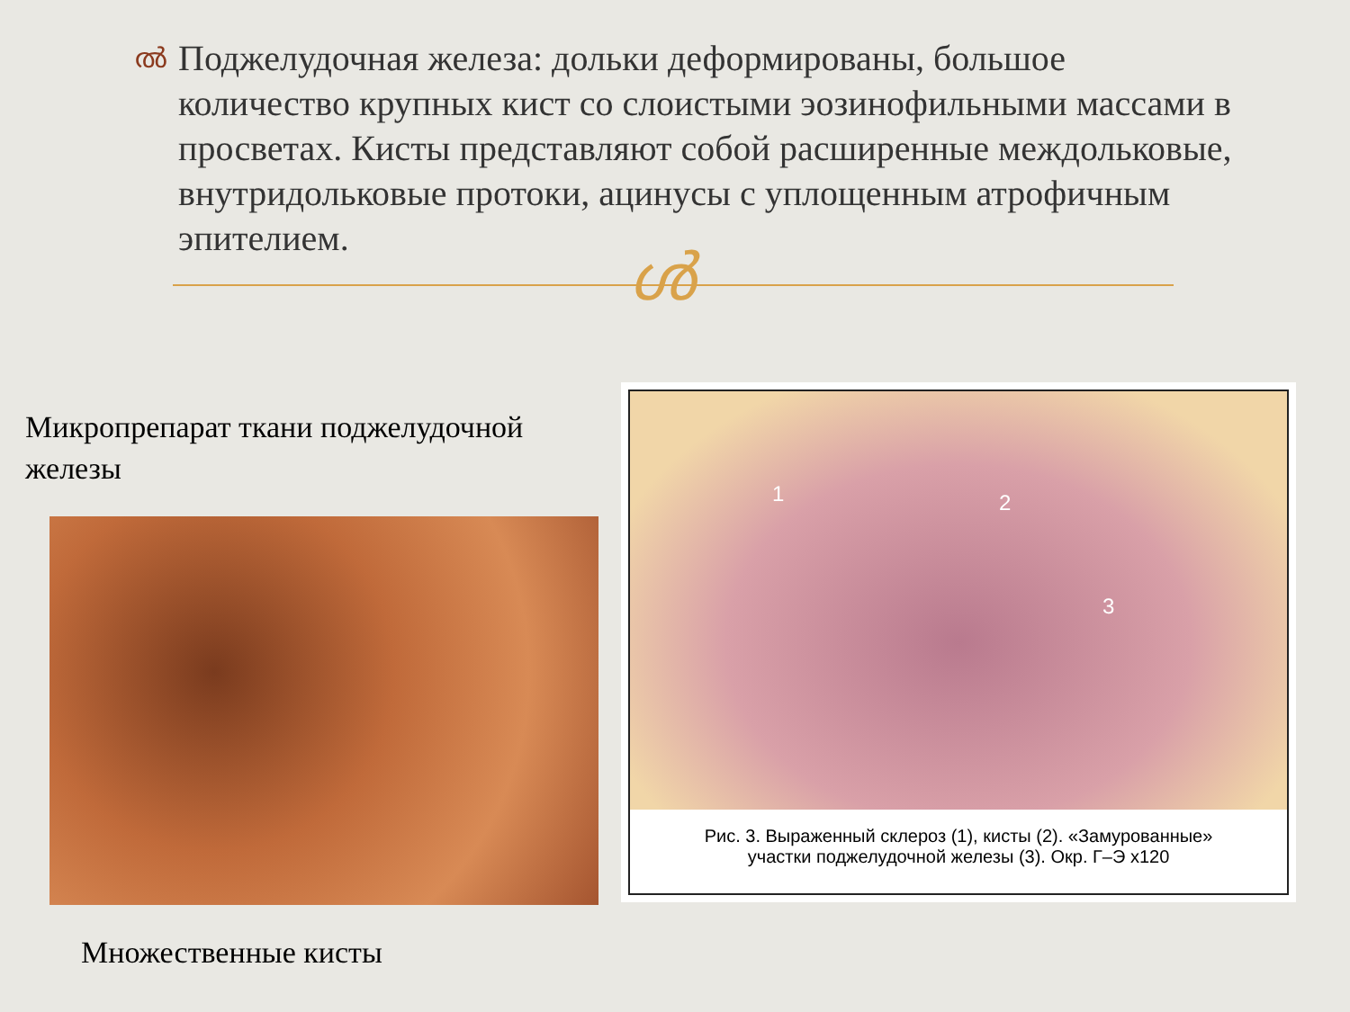ൽ
Поджелудочная железа: дольки деформированы, большое количество крупных кист со слоистыми эозинофильными массами в просветах. Кисты представляют собой расширенные междольковые, внутридольковые протоки, ацинусы с уплощенным атрофичным эпителием.
ൾ
Микропрепарат ткани поджелудочной железы
1 2
3
Рис. 3. Выраженный склероз (1), кисты (2). «Замурованные»
участки поджелудочной железы (3). Окр. Г–Э x120
Множественные кисты